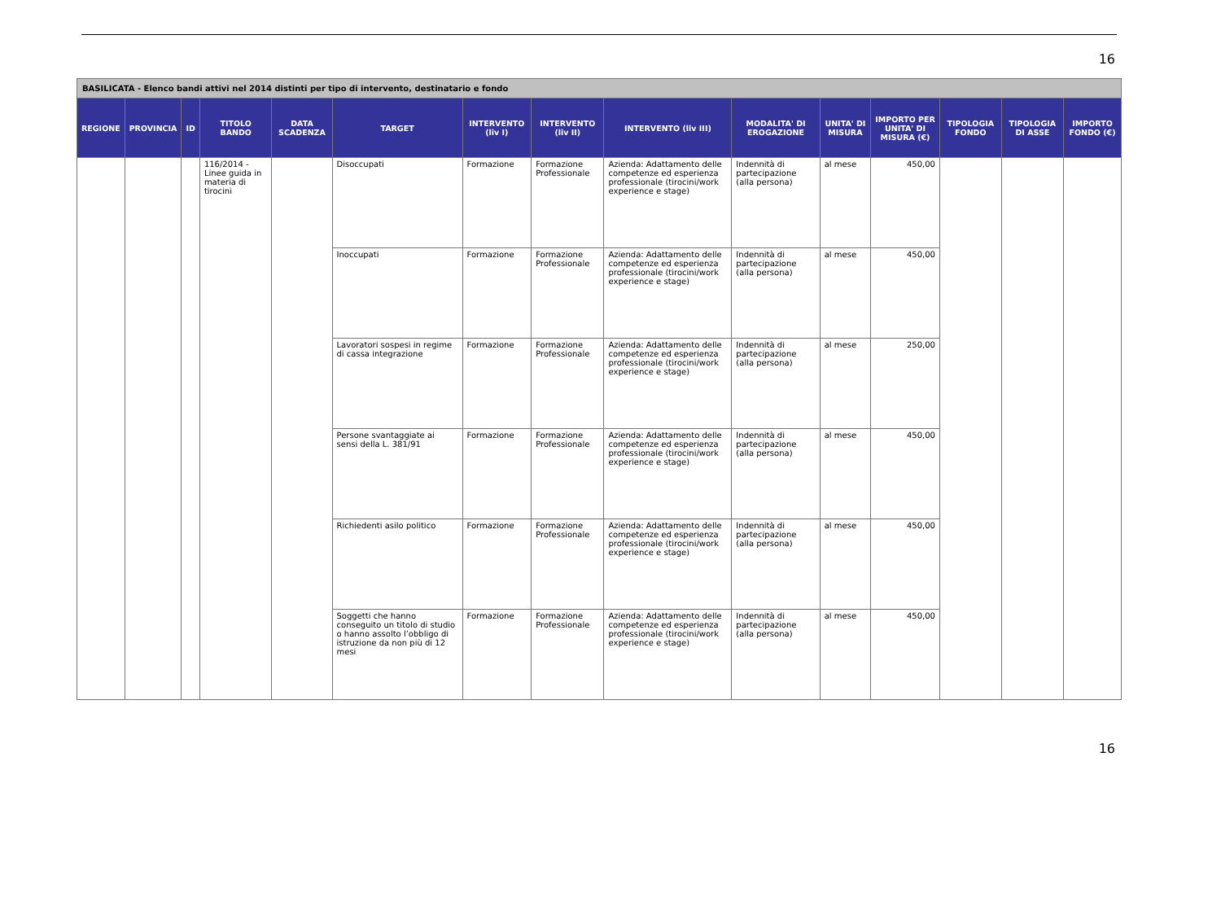16
| BASILICATA - Elenco bandi attivi nel 2014 distinti per tipo di intervento, destinatario e fondo | | | | | | | | | | | | | | |
| REGIONE | PROVINCIA | ID | TITOLO BANDO | DATA SCADENZA | TARGET | INTERVENTO (liv I) | INTERVENTO (liv II) | INTERVENTO (liv III) | MODALITA' DI EROGAZIONE | UNITA' DI MISURA | IMPORTO PER UNITA' DI MISURA (€) | TIPOLOGIA FONDO | TIPOLOGIA DI ASSE | IMPORTO FONDO (€) |
| | | | 116/2014 - Linee guida in materia di tirocini | | Disoccupati | Formazione | Formazione Professionale | Azienda: Adattamento delle competenze ed esperienza professionale (tirocini/work experience e stage) | Indennità di partecipazione (alla persona) | al mese | 450,00 | | | |
| | | | | | Inoccupati | Formazione | Formazione Professionale | Azienda: Adattamento delle competenze ed esperienza professionale (tirocini/work experience e stage) | Indennità di partecipazione (alla persona) | al mese | 450,00 | | | |
| | | | | | Lavoratori sospesi in regime di cassa integrazione | Formazione | Formazione Professionale | Azienda: Adattamento delle competenze ed esperienza professionale (tirocini/work experience e stage) | Indennità di partecipazione (alla persona) | al mese | 250,00 | | | |
| | | | | | Persone svantaggiate ai sensi della L. 381/91 | Formazione | Formazione Professionale | Azienda: Adattamento delle competenze ed esperienza professionale (tirocini/work experience e stage) | Indennità di partecipazione (alla persona) | al mese | 450,00 | | | |
| | | | | | Richiedenti asilo politico | Formazione | Formazione Professionale | Azienda: Adattamento delle competenze ed esperienza professionale (tirocini/work experience e stage) | Indennità di partecipazione (alla persona) | al mese | 450,00 | | | |
| | | | | | Soggetti che hanno conseguito un titolo di studio o hanno assolto l’obbligo di istruzione da non più di 12 mesi | Formazione | Formazione Professionale | Azienda: Adattamento delle competenze ed esperienza professionale (tirocini/work experience e stage) | Indennità di partecipazione (alla persona) | al mese | 450,00 | | | |
16